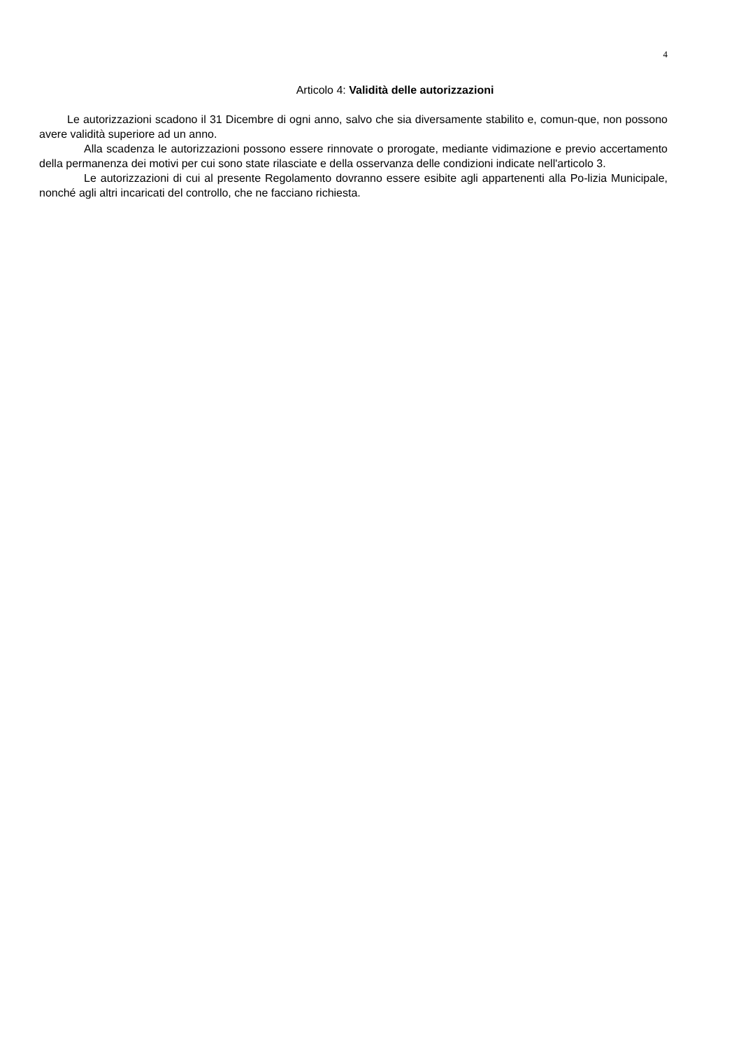4
Articolo 4: Validità delle autorizzazioni
Le autorizzazioni scadono il 31 Dicembre di ogni anno, salvo che sia diversamente stabilito e, comun-que, non possono avere validità superiore ad un anno.
Alla scadenza le autorizzazioni possono essere rinnovate o prorogate, mediante vidimazione e previo accertamento della permanenza dei motivi per cui sono state rilasciate e della osservanza delle condizioni indicate nell'articolo 3.
Le autorizzazioni di cui al presente Regolamento dovranno essere esibite agli appartenenti alla Po-lizia Municipale, nonché agli altri incaricati del controllo, che ne facciano richiesta.